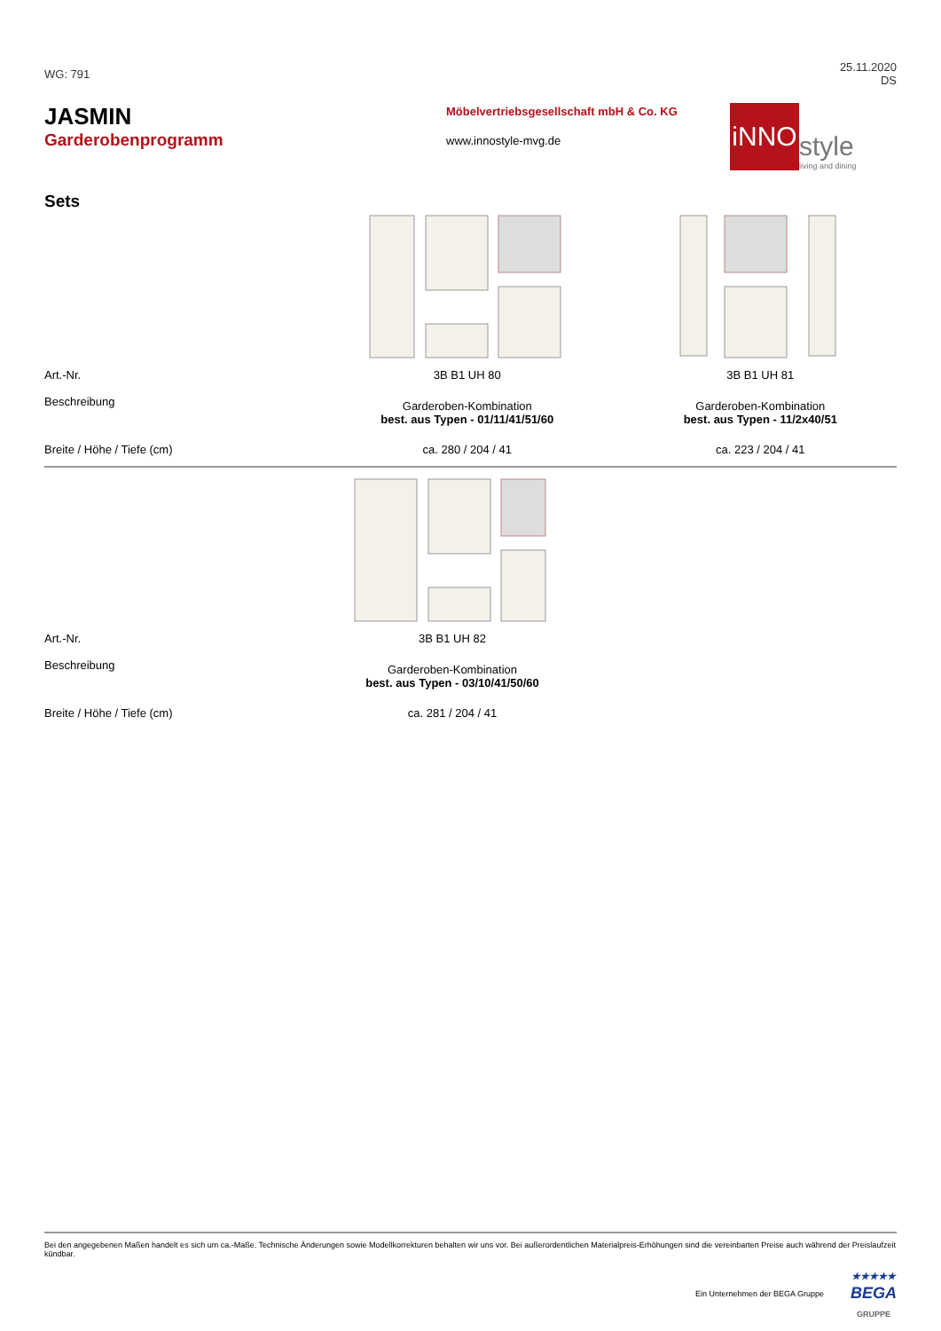WG: 791
25.11.2020
DS
JASMIN
Garderobenprogramm
Möbelvertriebsgesellschaft mbH & Co. KG
www.innostyle-mvg.de
iNNO
style
living and dining
Sets
| Art.-Nr. | 3B B1 UH 80 | 3B B1 UH 81 |
| Beschreibung | Garderoben-Kombination best. aus Typen - 01/11/41/51/60 | Garderoben-Kombination best. aus Typen - 11/2x40/51 |
| Breite / Höhe / Tiefe (cm) | ca. 280 / 204 / 41 | ca. 223 / 204 / 41 |
| Art.-Nr. | 3B B1 UH 82 | |
| Beschreibung | Garderoben-Kombination best. aus Typen - 03/10/41/50/60 | |
| Breite / Höhe / Tiefe (cm) | ca. 281 / 204 / 41 | |
Bei den angegebenen Maßen handelt es sich um ca.-Maße. Technische Änderungen sowie Modellkorrekturen behalten wir uns vor. Bei außerordentlichen Materialpreis-Erhöhungen sind die vereinbarten Preise auch während der Preislaufzeit kündbar.
Ein Unternehmen der BEGA Gruppe
★★★★★
BEGA
GRUPPE